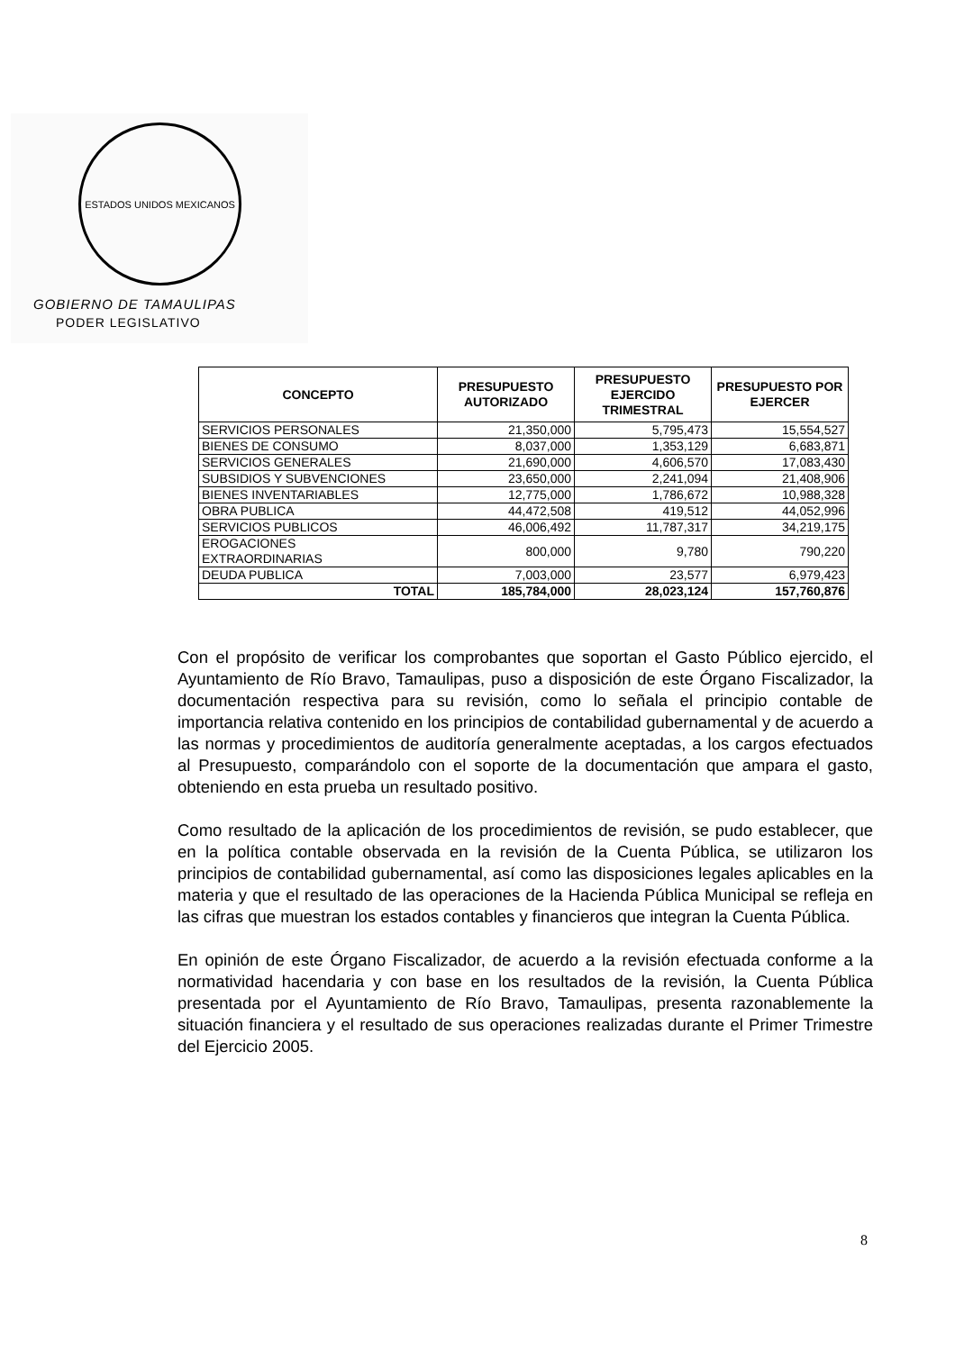ESTADOS UNIDOS MEXICANOS
GOBIERNO DE TAMAULIPAS
PODER LEGISLATIVO
| CONCEPTO | PRESUPUESTO AUTORIZADO | PRESUPUESTO EJERCIDO TRIMESTRAL | PRESUPUESTO POR EJERCER |
| --- | --- | --- | --- |
| SERVICIOS PERSONALES | 21,350,000 | 5,795,473 | 15,554,527 |
| BIENES DE CONSUMO | 8,037,000 | 1,353,129 | 6,683,871 |
| SERVICIOS GENERALES | 21,690,000 | 4,606,570 | 17,083,430 |
| SUBSIDIOS Y SUBVENCIONES | 23,650,000 | 2,241,094 | 21,408,906 |
| BIENES INVENTARIABLES | 12,775,000 | 1,786,672 | 10,988,328 |
| OBRA PUBLICA | 44,472,508 | 419,512 | 44,052,996 |
| SERVICIOS PUBLICOS | 46,006,492 | 11,787,317 | 34,219,175 |
| EROGACIONES EXTRAORDINARIAS | 800,000 | 9,780 | 790,220 |
| DEUDA PUBLICA | 7,003,000 | 23,577 | 6,979,423 |
| TOTAL | 185,784,000 | 28,023,124 | 157,760,876 |
Con el propósito de verificar los comprobantes que soportan el Gasto Público ejercido, el Ayuntamiento de Río Bravo, Tamaulipas, puso a disposición de este Órgano Fiscalizador, la documentación respectiva para su revisión, como lo señala el principio contable de importancia relativa contenido en los principios de contabilidad gubernamental y de acuerdo a las normas y procedimientos de auditoría generalmente aceptadas, a los cargos efectuados al Presupuesto, comparándolo con el soporte de la documentación que ampara el gasto, obteniendo en esta prueba un resultado positivo.
Como resultado de la aplicación de los procedimientos de revisión, se pudo establecer, que en la política contable observada en la revisión de la Cuenta Pública, se utilizaron los principios de contabilidad gubernamental, así como las disposiciones legales aplicables en la materia y que el resultado de las operaciones de la Hacienda Pública Municipal se refleja en las cifras que muestran los estados contables y financieros que integran la Cuenta Pública.
En opinión de este Órgano Fiscalizador, de acuerdo a la revisión efectuada conforme a la normatividad hacendaria y con base en los resultados de la revisión, la Cuenta Pública presentada por el Ayuntamiento de Río Bravo, Tamaulipas, presenta razonablemente la situación financiera y el resultado de sus operaciones realizadas durante el Primer Trimestre del Ejercicio 2005.
8